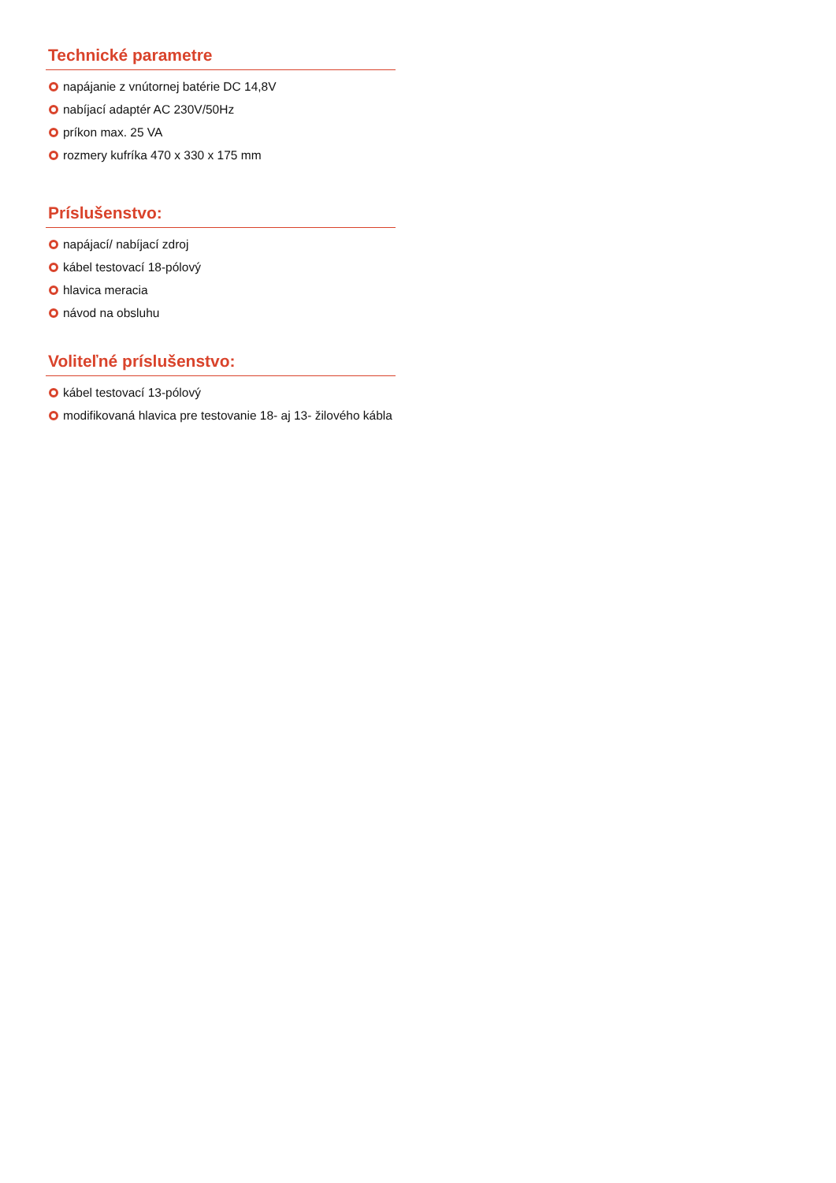Technické parametre
napájanie z vnútornej batérie DC 14,8V
nabíjací adaptér AC 230V/50Hz
príkon max. 25 VA
rozmery kufríka 470 x 330 x 175 mm
Príslušenstvo:
napájací/ nabíjací zdroj
kábel testovací 18-pólový
hlavica meracia
návod na obsluhu
Voliteľné príslušenstvo:
kábel testovací 13-pólový
modifikovaná hlavica pre testovanie 18- aj 13- žilového kábla